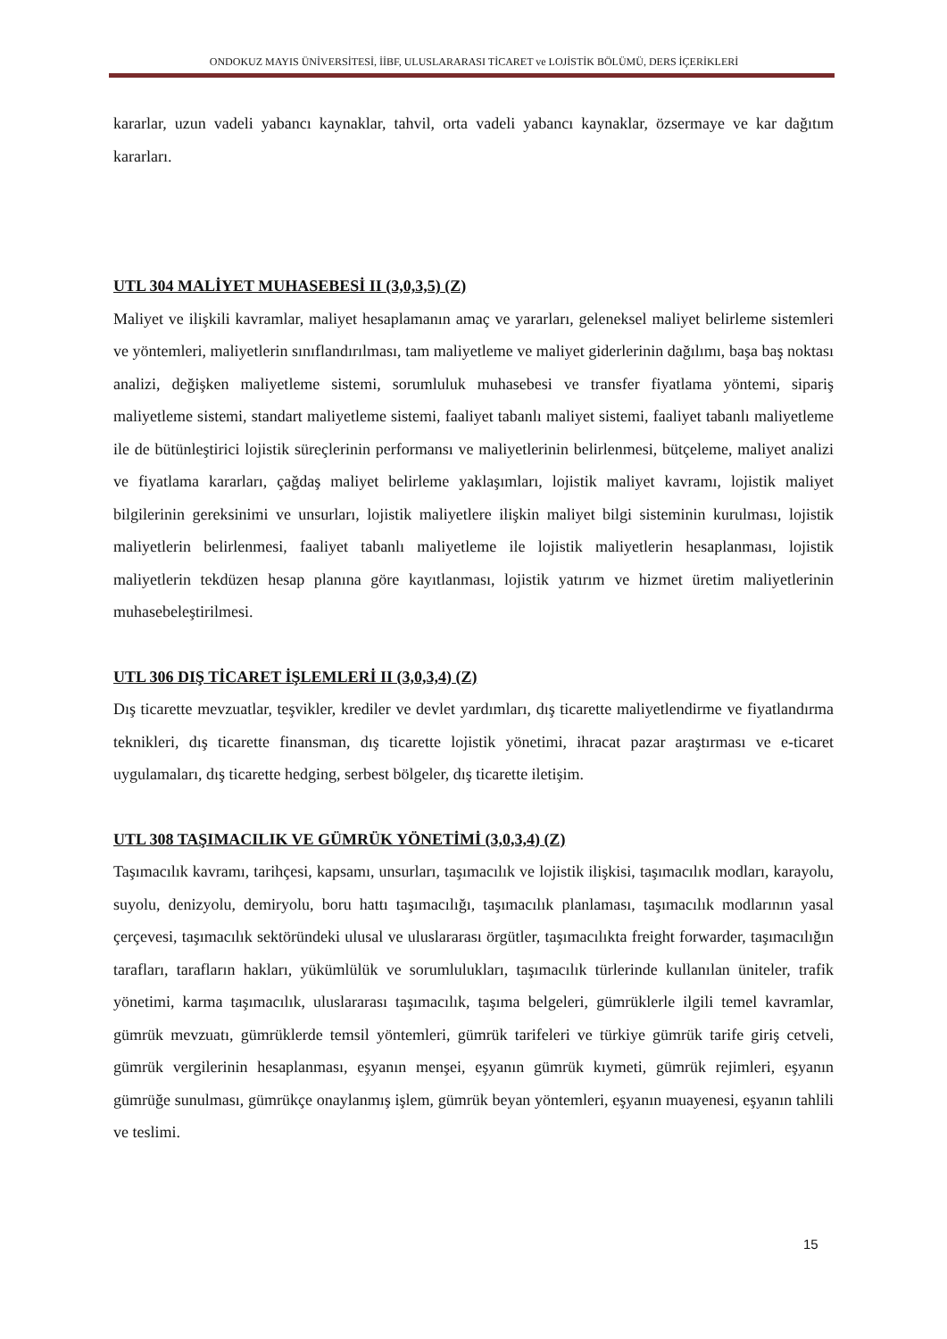ONDOKUZ MAYIS ÜNİVERSİTESİ, İİBF, ULUSLARARASI TİCARET ve LOJİSTİK BÖLÜMÜ, DERS İÇERİKLERİ
kararlar, uzun vadeli yabancı kaynaklar, tahvil, orta vadeli yabancı kaynaklar, özsermaye ve kar dağıtım kararları.
UTL 304 MALİYET MUHASEBESİ II (3,0,3,5) (Z)
Maliyet ve ilişkili kavramlar, maliyet hesaplamanın amaç ve yararları, geleneksel maliyet belirleme sistemleri ve yöntemleri, maliyetlerin sınıflandırılması, tam maliyetleme ve maliyet giderlerinin dağılımı, başa baş noktası analizi, değişken maliyetleme sistemi, sorumluluk muhasebesi ve transfer fiyatlama yöntemi, sipariş maliyetleme sistemi, standart maliyetleme sistemi, faaliyet tabanlı maliyet sistemi, faaliyet tabanlı maliyetleme ile de bütünleştirici lojistik süreçlerinin performansı ve maliyetlerinin belirlenmesi, bütçeleme, maliyet analizi ve fiyatlama kararları, çağdaş maliyet belirleme yaklaşımları, lojistik maliyet kavramı, lojistik maliyet bilgilerinin gereksinimi ve unsurları, lojistik maliyetlere ilişkin maliyet bilgi sisteminin kurulması, lojistik maliyetlerin belirlenmesi, faaliyet tabanlı maliyetleme ile lojistik maliyetlerin hesaplanması, lojistik maliyetlerin tekdüzen hesap planına göre kayıtlanması, lojistik yatırım ve hizmet üretim maliyetlerinin muhasebeleştirilmesi.
UTL 306 DIŞ TİCARET İŞLEMLERİ II (3,0,3,4) (Z)
Dış ticarette mevzuatlar, teşvikler, krediler ve devlet yardımları, dış ticarette maliyetlendirme ve fiyatlandırma teknikleri, dış ticarette finansman, dış ticarette lojistik yönetimi, ihracat pazar araştırması ve e-ticaret uygulamaları, dış ticarette hedging, serbest bölgeler, dış ticarette iletişim.
UTL 308 TAŞIMACILIK VE GÜMRÜK YÖNETİMİ (3,0,3,4) (Z)
Taşımacılık kavramı, tarihçesi, kapsamı, unsurları, taşımacılık ve lojistik ilişkisi, taşımacılık modları, karayolu, suyolu, denizyolu, demiryolu, boru hattı taşımacılığı, taşımacılık planlaması, taşımacılık modlarının yasal çerçevesi, taşımacılık sektöründeki ulusal ve uluslararası örgütler, taşımacılıkta freight forwarder, taşımacılığın tarafları, tarafların hakları, yükümlülük ve sorumlulukları, taşımacılık türlerinde kullanılan üniteler, trafik yönetimi, karma taşımacılık, uluslararası taşımacılık, taşıma belgeleri, gümrüklerle ilgili temel kavramlar, gümrük mevzuatı, gümrüklerde temsil yöntemleri, gümrük tarifeleri ve türkiye gümrük tarife giriş cetveli, gümrük vergilerinin hesaplanması, eşyanın menşei, eşyanın gümrük kıymeti, gümrük rejimleri, eşyanın gümrüğe sunulması, gümrükçe onaylanmış işlem, gümrük beyan yöntemleri, eşyanın muayenesi, eşyanın tahlili ve teslimi.
15